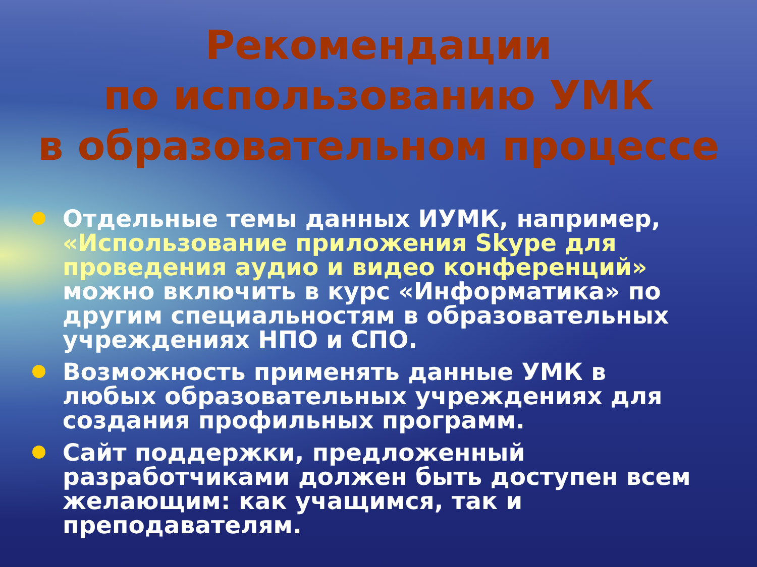Рекомендации
по использованию УМК
в образовательном процессе
Отдельные темы данных ИУМК, например, «Использование приложения Skype для проведения аудио и видео конференций» можно включить в курс «Информатика» по другим специальностям в образовательных учреждениях НПО и СПО.
Возможность применять данные УМК в любых образовательных учреждениях для создания профильных программ.
Сайт поддержки, предложенный разработчиками должен быть доступен всем желающим: как учащимся, так и преподавателям.